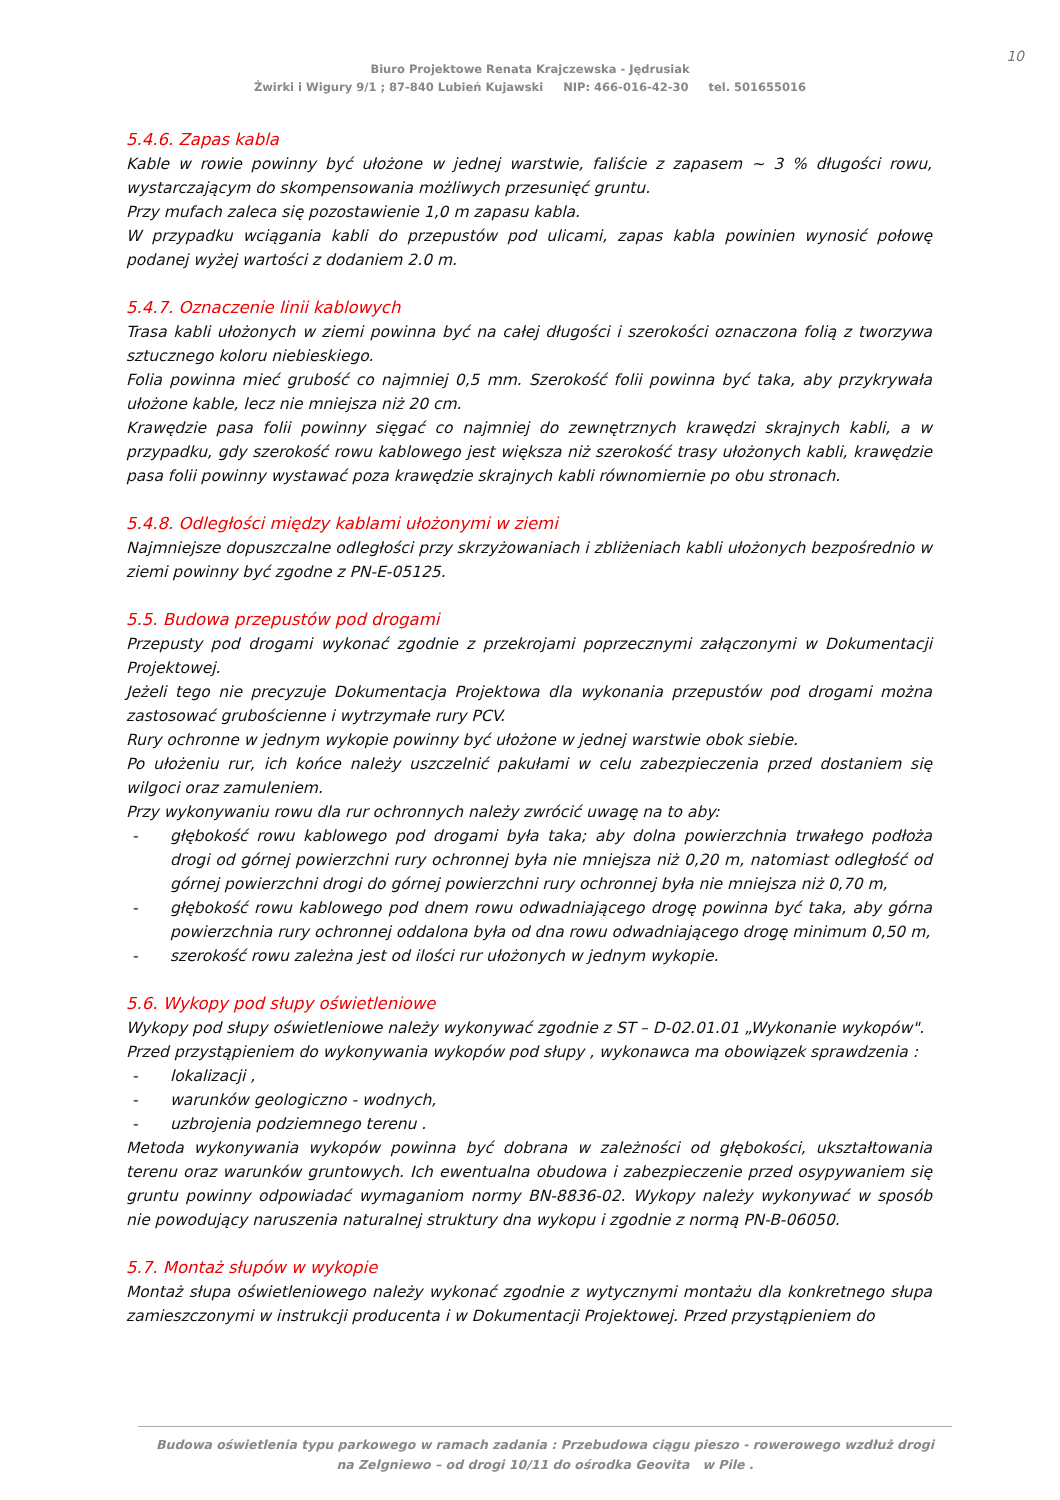10
Biuro Projektowe Renata Krajczewska - Jędrusiak
Żwirki i Wigury 9/1 ; 87-840 Lubień Kujawski NIP: 466-016-42-30 tel. 501655016
5.4.6. Zapas kabla
Kable w rowie powinny być ułożone w jednej warstwie, faliście z zapasem ~ 3 % długości rowu, wystarczającym do skompensowania możliwych przesunięć gruntu.
Przy mufach zaleca się pozostawienie 1,0 m zapasu kabla.
W przypadku wciągania kabli do przepustów pod ulicami, zapas kabla powinien wynosić połowę podanej wyżej wartości z dodaniem 2.0 m.
5.4.7. Oznaczenie linii kablowych
Trasa kabli ułożonych w ziemi powinna być na całej długości i szerokości oznaczona folią z tworzywa sztucznego koloru niebieskiego.
Folia powinna mieć grubość co najmniej 0,5 mm. Szerokość folii powinna być taka, aby przykrywała ułożone kable, lecz nie mniejsza niż 20 cm.
Krawędzie pasa folii powinny sięgać co najmniej do zewnętrznych krawędzi skrajnych kabli, a w przypadku, gdy szerokość rowu kablowego jest większa niż szerokość trasy ułożonych kabli, krawędzie pasa folii powinny wystawać poza krawędzie skrajnych kabli równomiernie po obu stronach.
5.4.8. Odległości między kablami ułożonymi w ziemi
Najmniejsze dopuszczalne odległości przy skrzyżowaniach i zbliżeniach kabli ułożonych bezpośrednio w ziemi powinny być zgodne z PN-E-05125.
5.5. Budowa przepustów pod drogami
Przepusty pod drogami wykonać zgodnie z przekrojami poprzecznymi załączonymi w Dokumentacji Projektowej.
Jeżeli tego nie precyzuje Dokumentacja Projektowa dla wykonania przepustów pod drogami można zastosować grubościenne i wytrzymałe rury PCV.
Rury ochronne w jednym wykopie powinny być ułożone w jednej warstwie obok siebie.
Po ułożeniu rur, ich końce należy uszczelnić pakułami w celu zabezpieczenia przed dostaniem się wilgoci oraz zamuleniem.
Przy wykonywaniu rowu dla rur ochronnych należy zwrócić uwagę na to aby:
- głębokość rowu kablowego pod drogami była taka; aby dolna powierzchnia trwałego podłoża drogi od górnej powierzchni rury ochronnej była nie mniejsza niż 0,20 m, natomiast odległość od górnej powierzchni drogi do górnej powierzchni rury ochronnej była nie mniejsza niż 0,70 m,
- głębokość rowu kablowego pod dnem rowu odwadniającego drogę powinna być taka, aby górna powierzchnia rury ochronnej oddalona była od dna rowu odwadniającego drogę minimum 0,50 m,
- szerokość rowu zależna jest od ilości rur ułożonych w jednym wykopie.
5.6. Wykopy pod słupy oświetleniowe
Wykopy pod słupy oświetleniowe należy wykonywać zgodnie z ST – D-02.01.01 „Wykonanie wykopów".
Przed przystąpieniem do wykonywania wykopów pod słupy , wykonawca ma obowiązek sprawdzenia :
- lokalizacji ,
- warunków geologiczno - wodnych,
- uzbrojenia podziemnego terenu .
Metoda wykonywania wykopów powinna być dobrana w zależności od głębokości, ukształtowania terenu oraz warunków gruntowych. Ich ewentualna obudowa i zabezpieczenie przed osypywaniem się gruntu powinny odpowiadać wymaganiom normy BN-8836-02. Wykopy należy wykonywać w sposób nie powodujący naruszenia naturalnej struktury dna wykopu i zgodnie z normą PN-B-06050.
5.7. Montaż słupów w wykopie
Montaż słupa oświetleniowego należy wykonać zgodnie z wytycznymi montażu dla konkretnego słupa zamieszczonymi w instrukcji producenta i w Dokumentacji Projektowej. Przed przystąpieniem do
Budowa oświetlenia typu parkowego w ramach zadania : Przebudowa ciągu pieszo - rowerowego wzdłuż drogi
na Zelgniewo – od drogi 10/11 do ośrodka Geovita w Pile .